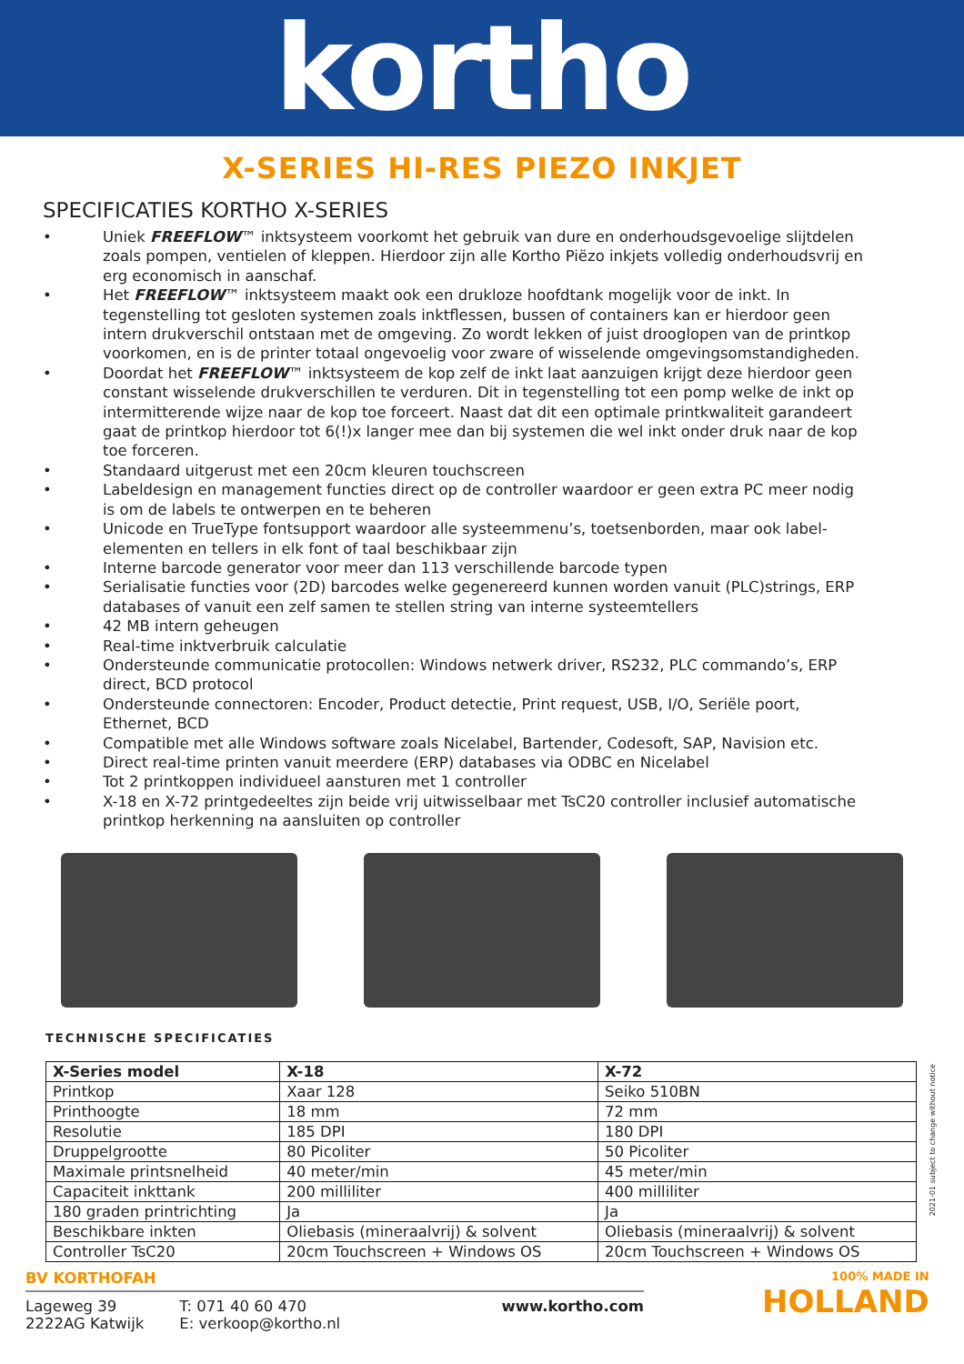kortho
X-SERIES HI-RES PIEZO INKJET
SPECIFICATIES KORTHO X-SERIES
• Uniek FREEFLOW™ inktsysteem voorkomt het gebruik van dure en onderhoudsgevoelige slijtdelen zoals pompen, ventielen of kleppen. Hierdoor zijn alle Kortho Piëzo inkjets volledig onderhoudsvrij en erg economisch in aanschaf.
• Het FREEFLOW™ inktsysteem maakt ook een drukloze hoofdtank mogelijk voor de inkt. In tegenstelling tot gesloten systemen zoals inktflessen, bussen of containers kan er hierdoor geen intern drukverschil ontstaan met de omgeving. Zo wordt lekken of juist drooglopen van de printkop voorkomen, en is de printer totaal ongevoelig voor zware of wisselende omgevingsomstandigheden.
• Doordat het FREEFLOW™ inktsysteem de kop zelf de inkt laat aanzuigen krijgt deze hierdoor geen constant wisselende drukverschillen te verduren. Dit in tegenstelling tot een pomp welke de inkt op intermitterende wijze naar de kop toe forceert. Naast dat dit een optimale printkwaliteit garandeert gaat de printkop hierdoor tot 6(!)x langer mee dan bij systemen die wel inkt onder druk naar de kop toe forceren.
• Standaard uitgerust met een 20cm kleuren touchscreen
• Labeldesign en management functies direct op de controller waardoor er geen extra PC meer nodig is om de labels te ontwerpen en te beheren
• Unicode en TrueType fontsupport waardoor alle systeemmenu’s, toetsenborden, maar ook label-elementen en tellers in elk font of taal beschikbaar zijn
• Interne barcode generator voor meer dan 113 verschillende barcode typen
• Serialisatie functies voor (2D) barcodes welke gegenereerd kunnen worden vanuit (PLC)strings, ERP databases of vanuit een zelf samen te stellen string van interne systeemtellers
• 42 MB intern geheugen
• Real-time inktverbruik calculatie
• Ondersteunde communicatie protocollen: Windows netwerk driver, RS232, PLC commando’s, ERP direct, BCD protocol
• Ondersteunde connectoren: Encoder, Product detectie, Print request, USB, I/O, Seriële poort, Ethernet, BCD
• Compatible met alle Windows software zoals Nicelabel, Bartender, Codesoft, SAP, Navision etc.
• Direct real-time printen vanuit meerdere (ERP) databases via ODBC en Nicelabel
• Tot 2 printkoppen individueel aansturen met 1 controller
• X-18 en X-72 printgedeeltes zijn beide vrij uitwisselbaar met TsC20 controller inclusief automatische printkop herkenning na aansluiten op controller
TECHNISCHE SPECIFICATIES
| X-Series model | X-18 | X-72 |
| --- | --- | --- |
| Printkop | Xaar 128 | Seiko 510BN |
| Printhoogte | 18 mm | 72 mm |
| Resolutie | 185 DPI | 180 DPI |
| Druppelgrootte | 80 Picoliter | 50 Picoliter |
| Maximale printsnelheid | 40 meter/min | 45 meter/min |
| Capaciteit inkttank | 200 milliliter | 400 milliliter |
| 180 graden printrichting | Ja | Ja |
| Beschikbare inkten | Oliebasis (mineraalvrij) & solvent | Oliebasis (mineraalvrij) & solvent |
| Controller TsC20 | 20cm Touchscreen + Windows OS | 20cm Touchscreen + Windows OS |
2021-01 subject to change without notice
BV KORTHOFAH
Lageweg 39
2222AG Katwijk
T: 071 40 60 470
E: verkoop@kortho.nl
www.kortho.com
100% MADE IN
HOLLAND